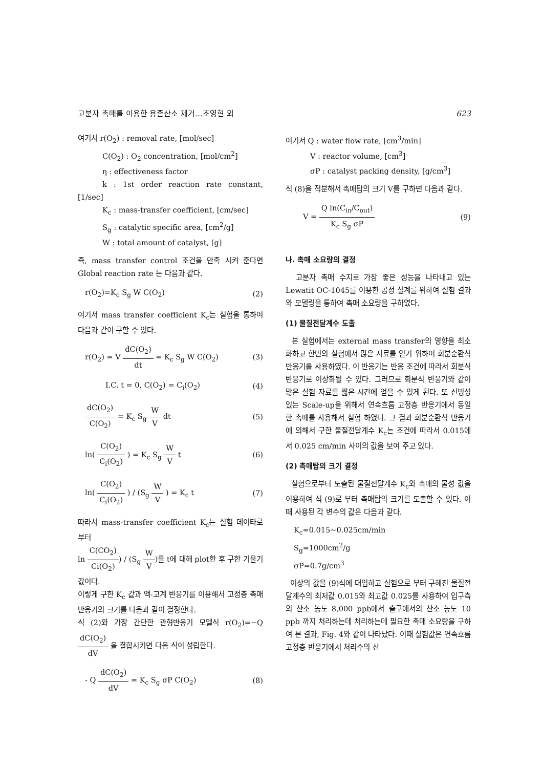고분자 촉매를 이용한 용존산소 제거…조영현 외 623
여기서 r(O<sub>2</sub>) : removal rate, [mol/sec]
C(O<sub>2</sub>) : O<sub>2</sub> concentration, [mol/cm<sup>2</sup>]
η : effectiveness factor
k : 1st order reaction rate constant, [1/sec]
K<sub>c</sub> : mass-transfer coefficient, [cm/sec]
S<sub>g</sub> : catalytic specific area, [cm<sup>2</sup>/g]
W : total amount of catalyst, [g]
즉, mass transfer control 조건을 만족 시켜 준다면 Global reaction rate 는 다음과 같다.
r(O<sub>2</sub>)=K<sub>c</sub> S<sub>g</sub> W C(O<sub>2</sub>) (2)
여기서 mass transfer coefficient K<sub>c</sub>는 실험을 통하여 다음과 같이 구할 수 있다.
r(O<sub>2</sub>) = V dC(O<sub>2</sub>) dt = K<sub>c</sub> S<sub>g</sub> W C(O<sub>2</sub>) (3)
I.C. t = 0, C(O<sub>2</sub>) = C<sub>i</sub>(O<sub>2</sub>) (4)
dC(O<sub>2</sub>) C(O<sub>2</sub>) = K<sub>c</sub> S<sub>g</sub> W V dt (5)
ln( C(O<sub>2</sub>) C<sub>i</sub>(O<sub>2</sub>) ) = K<sub>c</sub> S<sub>g</sub> W V t (6)
ln( C(O<sub>2</sub>) C<sub>i</sub>(O<sub>2</sub>) ) / (S<sub>g</sub> W V ) = K<sub>c</sub> t (7)
따라서 mass-transfer coefficient K<sub>c</sub>는 실험 데이타로 부터
ln C(CO<sub>2</sub>) Ci(O<sub>2</sub>)) / (S<sub>g</sub> W V)를 t에 대해 plot한 후 구한 기울기 값이다.
이렇게 구한 K<sub>c</sub> 값과 액-고계 반응기를 이용해서 고정층 촉매 반응기의 크기를 다음과 같이 결정한다.
식 (2)와 가장 간단한 관형반응기 모델식 r(O<sub>2</sub>)=−Q dC(O<sub>2</sub>) dV 을 결합시키면 다음 식이 성립한다.
- Q dC(O<sub>2</sub>) dV = K<sub>c</sub> S<sub>g</sub> σP C(O<sub>2</sub>) (8)
여기서 Q : water flow rate, [cm<sup>3</sup>/min]
V : reactor volume, [cm<sup>3</sup>]
σP : catalyst packing density, [g/cm<sup>3</sup>]
식 (8)을 적분해서 촉매탑의 크기 V를 구하면 다음과 같다.
V = Q ln(C<sub>in</sub>/C<sub>out</sub>) K<sub>c</sub> S<sub>g</sub> σP (9)
나. 촉매 소요량의 결정
고분자 촉매 수지로 가장 좋은 성능을 나타내고 있는 Lewatit OC-1045를 이용한 공정 설계를 위하여 실험 결과와 모델링을 통하여 촉매 소요량을 구하였다.
(1) 물질전달계수 도출
본 실험에서는 external mass transfer의 영향을 최소화하고 한번의 실험에서 많은 자료를 얻기 위하여 회분순환식 반응기를 사용하였다. 이 반응기는 반응 조건에 따라서 회분식 반응기로 이상화될 수 있다. 그러므로 회분식 반응기와 같이 많은 실험 자료를 짧은 시간에 얻을 수 있게 된다. 또 신빙성 있는 Scale-up을 위해서 연속흐름 고정층 반응기에서 동일한 촉매를 사용해서 실험 하였다. 그 결과 회분순환식 반응기에 의해서 구한 물질전달계수 K<sub>c</sub>는 조건에 따라서 0.015에서 0.025 cm/min 사이의 값을 보여 주고 있다.
(2) 촉매탑의 크기 결정
실험으로부터 도출된 물질전달계수 K<sub>c</sub>와 촉매의 물성 값을 이용하여 식 (9)로 부터 촉매탑의 크기를 도출할 수 있다. 이때 사용된 각 변수의 값은 다음과 같다.
K<sub>c</sub>=0.015~0.025cm/min
S<sub>g</sub>=1000cm<sup>2</sup>/g
σP=0.7g/cm<sup>3</sup>
이상의 값을 (9)식에 대입하고 실험으로 부터 구해진 물질전달계수의 최저값 0.015와 최고값 0.025를 사용하여 입구측의 산소 농도 8,000 ppb에서 출구에서의 산소 농도 10 ppb 까지 처리하는데 처리하는데 필요한 촉매 소요량을 구하여 본 결과, Fig. 4와 같이 나타났다. 이때 실험값은 연속흐름 고정층 반응기에서 처리수의 산